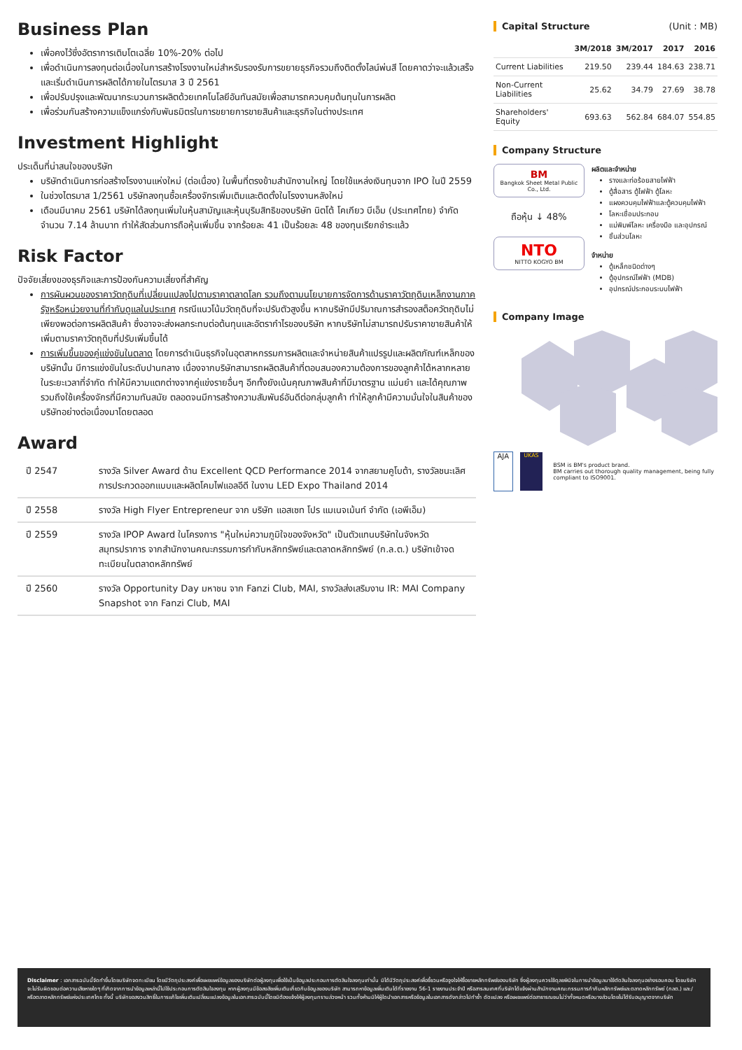Business Plan
เพื่อคงไว้ซึ่งอัตราการเติบโตเฉลี่ย 10%-20% ต่อไป
เพื่อดำเนินการลงทุนต่อเนื่องในการสร้างโรงงานใหม่สำหรับรองรับการขยายธุรกิจรวมถึงติดตั้งไลน์พ่นสี โดยคาดว่าจะแล้วเสร็จและเริ่มดำเนินการผลิตได้ภายในไตรมาส 3 ปี 2561
เพื่อปรับปรุงและพัฒนากระบวนการผลิตด้วยเทคโนโลยีอันทันสมัยเพื่อสามารถควบคุมต้นทุนในการผลิต
เพื่อร่วมกันสร้างความแข็งแกร่งกับพันธมิตรในการขยายการขายสินค้าและธุรกิจในต่างประเทศ
Investment Highlight
ประเด็นที่น่าสนใจของบริษัท
บริษัทดำเนินการก่อสร้างโรงงานแห่งใหม่ (ต่อเนื่อง) ในพื้นที่ตรงข้ามสำนักงานใหญ่ โดยใช้แหล่งเงินทุนจาก IPO ในปี 2559
ในช่วงไตรมาส 1/2561 บริษัทลงทุนซื้อเครื่องจักรเพิ่มเติมและติดตั้งในโรงงานหลังใหม่
เดือนมีนาคม 2561 บริษัทได้ลงทุนเพิ่มในหุ้นสามัญและหุ้นบุริมสิทธิของบริษัท นิตโต้ โคเกียว บีเอ็ม (ประเทศไทย) จำกัด จำนวน 7.14 ล้านบาท ทำให้สัดส่วนการถือหุ้นเพิ่มขึ้น จากร้อยละ 41 เป็นร้อยละ 48 ของทุนเรียกชำระแล้ว
Risk Factor
ปัจจัยเสี่ยงของธุรกิจและการป้องกันความเสี่ยงที่สำคัญ
การผันผวนของราคาวัตถุดิบที่เปลี่ยนแปลงไปตามราคาตลาดโลก รวมถึงตามนโยบายการจัดการด้านราคาวัตถุดิบเหล็กงานภาครัฐหรือหน่วยงานที่กำกับดูแลในประเทศ กรณีแนวโน้มวัตถุดิบที่จะปรับตัวสูงขึ้น หากบริษัทมีปริมาณการสำรองสต็อควัตถุดิบไม่เพียงพอต่อการผลิตสินค้า ซึ่งอาจจะส่งผลกระทบต่อต้นทุนและอัตรากำไรของบริษัท หากบริษัทไม่สามารถปรับราคาขายสินค้าให้เพิ่มตามราคาวัตถุดิบที่ปรับเพิ่มขึ้นได้
การเพิ่มขึ้นของคู่แข่งขันในตลาด โดยการดำเนินธุรกิจในอุตสาหกรรมการผลิตและจำหน่ายสินค้าแปรรูปและผลิตภัณฑ์เหล็กของบริษัทนั้น มีการแข่งขันในระดับปานกลาง เนื่องจากบริษัทสามารถผลิตสินค้าที่ตอบสนองความต้องการของลูกค้าได้หลากหลาย ในระยะเวลาที่จำกัด ทำให้มีความแตกต่างจากคู่แข่งรายอื่นๆ อีกทั้งยังเน้นคุณภาพสินค้าที่มีมาตรฐาน แม่นยำ และได้คุณภาพ รวมถึงใช้เครื่องจักรที่มีความทันสมัย ตลอดจนมีการสร้างความสัมพันธ์อันดีต่อกลุ่มลูกค้า ทำให้ลูกค้ามีความมั่นใจในสินค้าของบริษัทอย่างต่อเนื่องมาโดยตลอด
Award
| ปี 2547 | รางวัล Silver Award ด้าน Excellent QCD Performance 2014 จากสยามคูโบต้า, รางวัลชนะเลิศการประกวดออกแบบและผลิตโคมไฟแอลอีดี ในงาน LED Expo Thailand 2014 |
| ปี 2558 | รางวัล High Flyer Entrepreneur จาก บริษัท แอสเซท โปร แมเนจเม้นท์ จำกัด (เอพีเอ็ม) |
| ปี 2559 | รางวัล IPOP Award ในโครงการ "หุ้นใหม่ความภูมิใจของจังหวัด" เป็นตัวแทนบริษัทในจังหวัดสมุทรปราการ จากสำนักงานคณะกรรมการกำกับหลักทรัพย์และตลาดหลักทรัพย์ (ก.ล.ต.) บริษัทเข้าจดทะเบียนในตลาดหลักทรัพย์ |
| ปี 2560 | รางวัล Opportunity Day มหาชน จาก Fanzi Club, MAI, รางวัลส่งเสริมงาน IR: MAI Company Snapshot จาก Fanzi Club, MAI |
Capital Structure (Unit : MB)
| | 3M/2018 | 3M/2017 | 2017 | 2016 |
| --- | --- | --- | --- | --- |
| Current Liabilities | 219.50 | 239.44 | 184.63 | 238.71 |
| Non-Current Liabilities | 25.62 | 34.79 | 27.69 | 38.78 |
| Shareholders' Equity | 693.63 | 562.84 | 684.07 | 554.85 |
Company Structure
BM
Bangkok Sheet Metal Public Co., Ltd.
ถือหุ้น ↓ 48%
NTO
NITTO KOGYO BM
ผลิตและจำหน่าย
รางและท่อร้อยสายไฟฟ้า
ตู้สื่อสาร ตู้ไฟฟ้า ตู้โลหะ
แผงควบคุมไฟฟ้าและตู้ควบคุมไฟฟ้า
โลหะเชื่อมประกอบ
แม่พิมพ์โลหะ เครื่องมือ และอุปกรณ์
ชิ้นส่วนโลหะ
จำหน่าย
ตู้เหล็กชนิดต่างๆ
ตู้อุปกรณ์ไฟฟ้า (MDB)
อุปกรณ์ประกอบระบบไฟฟ้า
Company Image
AJA
UKAS
BSM is BM's product brand.
BM carries out thorough quality management, being fully compliant to ISO9001.
Disclaimer : เอกสารฉบับนี้จัดทำขึ้นโดยบริษัทจดทะเบียน โดยมีวัตถุประสงค์เพื่อเผยแพร่ข้อมูลของบริษัทต่อผู้ลงทุนเพื่อใช้เป็นข้อมูลประกอบการตัดสินใจลงทุนเท่านั้น มิได้มีวัตถุประสงค์เพื่อชี้ชวนหรือจูงใจให้ซื้อขายหลักทรัพย์ของบริษัท ซึ่งผู้ลงทุนควรใช้ดุลยพินิจในการนำข้อมูลมาใช้ตัดสินใจลงทุนอย่างรอบคอบ โดยบริษัทจะไม่รับผิดชอบต่อความเสียหายใดๆ ที่เกิดจากการนำข้อมูลเหล่านี้ไปใช้ประกอบการตัดสินใจลงทุน หากผู้ลงทุนมีข้อสงสัยเพิ่มเติมเกี่ยวกับข้อมูลของบริษัท สามารถหาข้อมูลเพิ่มเติมได้ที่รายงาน 56-1 รายงานประจำปี หรือสารสนเทศที่บริษัทได้แจ้งผ่านสำนักงานคณะกรรมการกำกับหลักทรัพย์และตลาดหลักทรัพย์ (กลต.) และ/หรือตลาดหลักทรัพย์แห่งประเทศไทย ทั้งนี้ บริษัทขอสงวนสิทธิ์ในการแก้ไขเพิ่มเติมเปลี่ยนแปลงข้อมูลในเอกสารฉบับนี้โดยมิต้องแจ้งให้ผู้ลงทุนทราบล่วงหน้า รวมทั้งห้ามมิให้ผู้ใดนำเอกสารหรือข้อมูลในเอกสารดังกล่าวไปทำซ้ำ ดัดแปลง หรือเผยแพร่ต่อสาธารณชนไม่ว่าทั้งหมดหรือบางส่วนโดยไม่ได้รับอนุญาตจากบริษัท